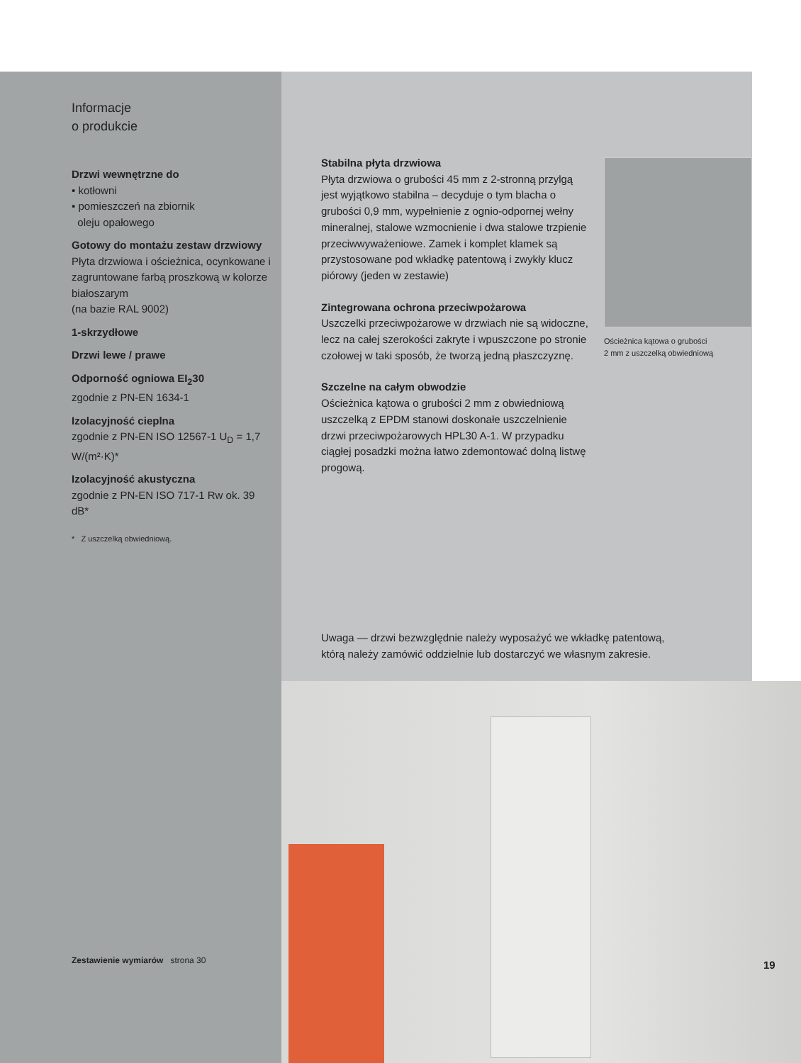Informacje
o produkcie
Drzwi wewnętrzne do
• kotłowni
• pomieszczeń na zbiornik
oleju opałowego
Gotowy do montażu zestaw drzwiowy
Płyta drzwiowa i ościeżnica, ocynkowane i zagruntowane farbą proszkową w kolorze białoszarym
(na bazie RAL 9002)
1-skrzydłowe
Drzwi lewe / prawe
Odporność ogniowa EI<sub>2</sub>30
zgodnie z PN-EN 1634-1
Izolacyjność cieplna
zgodnie z PN-EN ISO 12567-1 U<sub>D</sub> = 1,7 W/(m²·K)*
Izolacyjność akustyczna
zgodnie z PN-EN ISO 717-1 Rw ok. 39 dB*
* Z uszczelką obwiedniową.
Stabilna płyta drzwiowa
Płyta drzwiowa o grubości 45 mm z 2-stronną przylgą jest wyjątkowo stabilna – decyduje o tym blacha o grubości 0,9 mm, wypełnienie z ognio-odpornej wełny mineralnej, stalowe wzmocnienie i dwa stalowe trzpienie przeciwwyważeniowe. Zamek i komplet klamek są przystosowane pod wkładkę patentową i zwykły klucz piórowy (jeden w zestawie)
Zintegrowana ochrona przeciwpożarowa
Uszczelki przeciwpożarowe w drzwiach nie są widoczne, lecz na całej szerokości zakryte i wpuszczone po stronie czołowej w taki sposób, że tworzą jedną płaszczyznę.
Szczelne na całym obwodzie
Ościeżnica kątowa o grubości 2 mm z obwiedniową uszczelką z EPDM stanowi doskonałe uszczelnienie drzwi przeciwpożarowych HPL30 A-1. W przypadku ciągłej posadzki można łatwo zdemontować dolną listwę progową.
Ościeżnica kątowa o grubości
2 mm z uszczelką obwiedniową
Uwaga — drzwi bezwzględnie należy wyposażyć we wkładkę patentową,
którą należy zamówić oddzielnie lub dostarczyć we własnym zakresie.
19
Zestawienie wymiarów strona 30